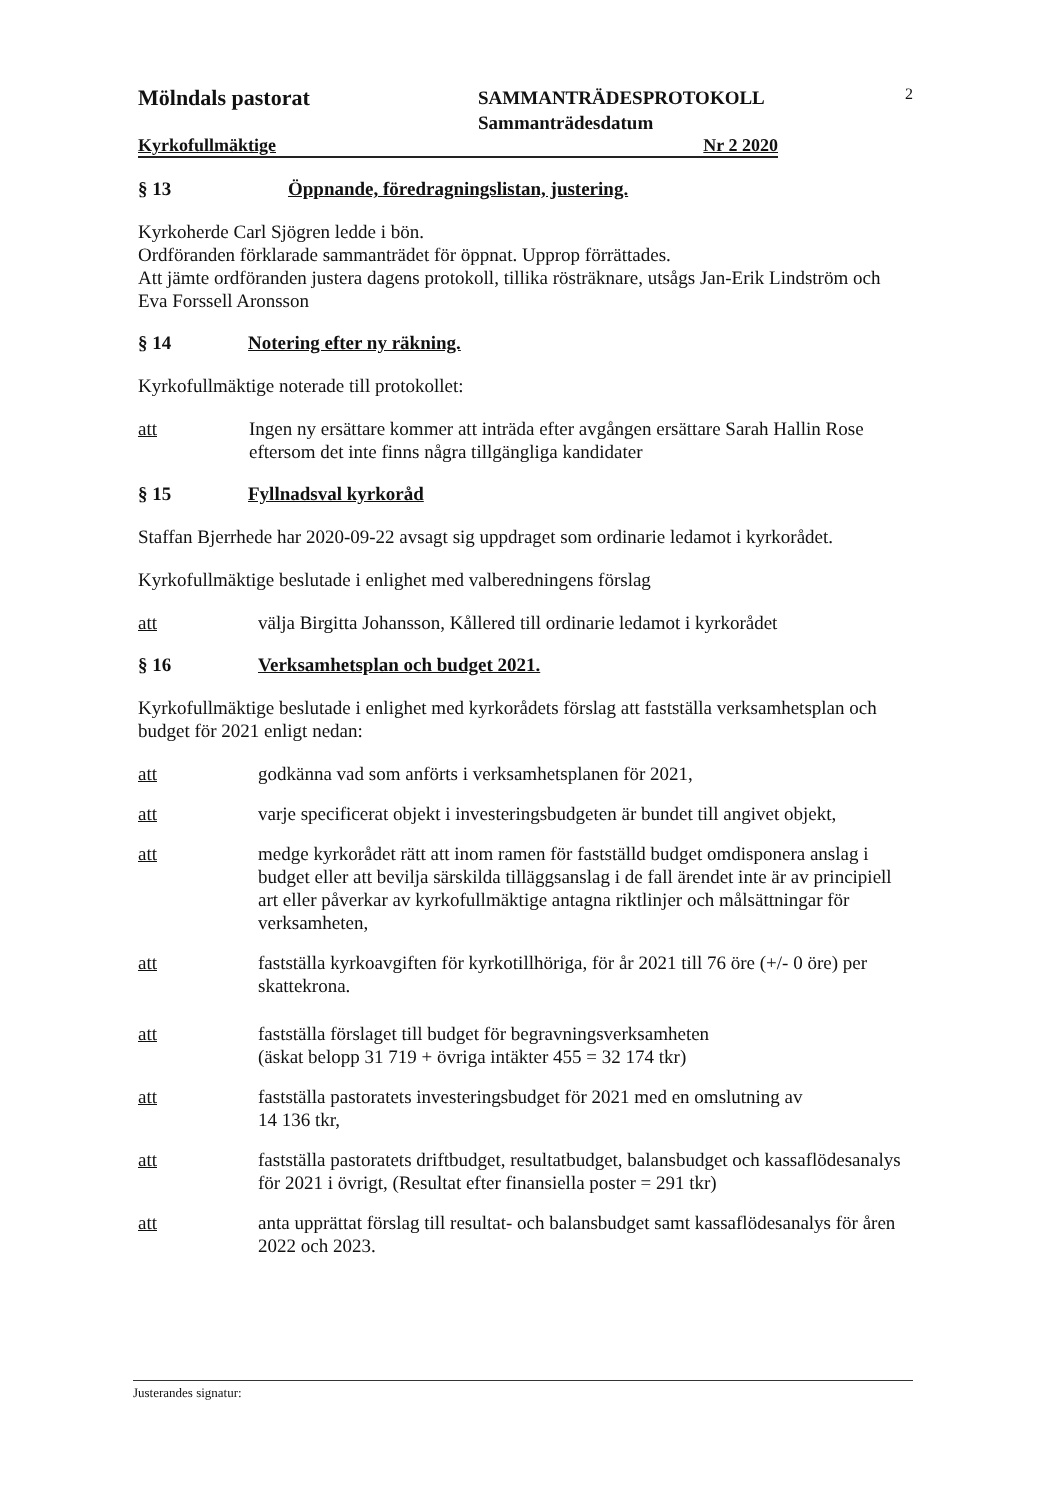Mölndals pastorat
SAMMANTRÄDESPROTOKOLL
Sammanträdesdatum
2
Kyrkofullmäktige Nr 2 2020
§ 13 Öppnande, föredragningslistan, justering.
Kyrkoherde Carl Sjögren ledde i bön.
Ordföranden förklarade sammanträdet för öppnat. Upprop förrättades.
Att jämte ordföranden justera dagens protokoll, tillika rösträknare, utsågs Jan-Erik Lindström och Eva Forssell Aronsson
§ 14 Notering efter ny räkning.
Kyrkofullmäktige noterade till protokollet:
att Ingen ny ersättare kommer att inträda efter avgången ersättare Sarah Hallin Rose eftersom det inte finns några tillgängliga kandidater
§ 15 Fyllnadsval kyrkoråd
Staffan Bjerrhede har 2020-09-22 avsagt sig uppdraget som ordinarie ledamot i kyrkorådet.
Kyrkofullmäktige beslutade i enlighet med valberedningens förslag
att välja Birgitta Johansson, Kållered till ordinarie ledamot i kyrkorådet
§ 16 Verksamhetsplan och budget 2021.
Kyrkofullmäktige beslutade i enlighet med kyrkorådets förslag att fastställa verksamhetsplan och budget för 2021 enligt nedan:
att godkänna vad som anförts i verksamhetsplanen för 2021,
att varje specificerat objekt i investeringsbudgeten är bundet till angivet objekt,
att medge kyrkorådet rätt att inom ramen för fastställd budget omdisponera anslag i budget eller att bevilja särskilda tilläggsanslag i de fall ärendet inte är av principiell art eller påverkar av kyrkofullmäktige antagna riktlinjer och målsättningar för verksamheten,
att fastställa kyrkoavgiften för kyrkotillhöriga, för år 2021 till 76 öre (+/- 0 öre) per skattekrona.
att fastställa förslaget till budget för begravningsverksamheten
(äskat belopp 31 719 + övriga intäkter 455 = 32 174 tkr)
att fastställa pastoratets investeringsbudget för 2021 med en omslutning av
14 136 tkr,
att fastställa pastoratets driftbudget, resultatbudget, balansbudget och kassaflödesanalys för 2021 i övrigt, (Resultat efter finansiella poster = 291 tkr)
att anta upprättat förslag till resultat- och balansbudget samt kassaflödesanalys för åren 2022 och 2023.
Justerandes signatur: